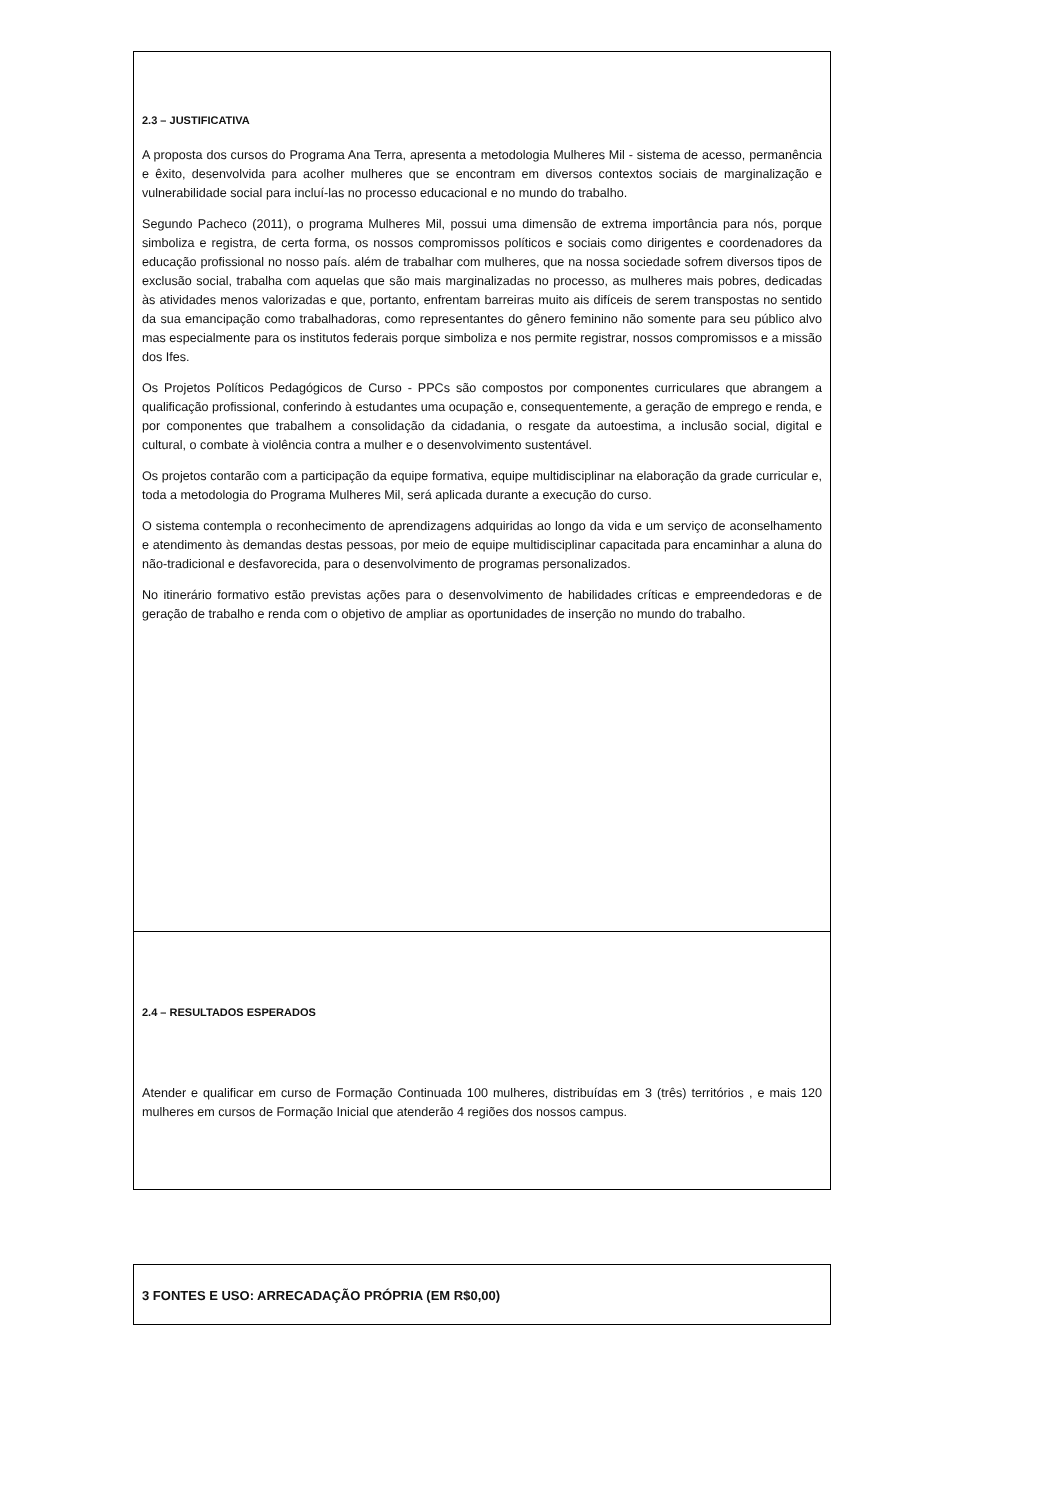2.3 – JUSTIFICATIVA
A proposta dos cursos do Programa Ana Terra, apresenta a metodologia Mulheres Mil - sistema de acesso, permanência e êxito, desenvolvida para acolher mulheres que se encontram em diversos contextos sociais de marginalização e vulnerabilidade social para incluí-las no processo educacional e no mundo do trabalho.
Segundo Pacheco (2011), o programa Mulheres Mil, possui uma dimensão de extrema importância para nós, porque simboliza e registra, de certa forma, os nossos compromissos políticos e sociais como dirigentes e coordenadores da educação profissional no nosso país. além de trabalhar com mulheres, que na nossa sociedade sofrem diversos tipos de exclusão social, trabalha com aquelas que são mais marginalizadas no processo, as mulheres mais pobres, dedicadas às atividades menos valorizadas e que, portanto, enfrentam barreiras muito ais difíceis de serem transpostas no sentido da sua emancipação como trabalhadoras, como representantes do gênero feminino não somente para seu público alvo mas especialmente para os institutos federais porque simboliza e nos permite registrar, nossos compromissos e a missão dos Ifes.
Os Projetos Políticos Pedagógicos de Curso - PPCs são compostos por componentes curriculares que abrangem a qualificação profissional, conferindo à estudantes uma ocupação e, consequentemente, a geração de emprego e renda, e por componentes que trabalhem a consolidação da cidadania, o resgate da autoestima, a inclusão social, digital e cultural, o combate à violência contra a mulher e o desenvolvimento sustentável.
Os projetos contarão com a participação da equipe formativa, equipe multidisciplinar na elaboração da grade curricular e, toda a metodologia do Programa Mulheres Mil, será aplicada durante a execução do curso.
O sistema contempla o reconhecimento de aprendizagens adquiridas ao longo da vida e um serviço de aconselhamento e atendimento às demandas destas pessoas, por meio de equipe multidisciplinar capacitada para encaminhar a aluna do não-tradicional e desfavorecida, para o desenvolvimento de programas personalizados.
No itinerário formativo estão previstas ações para o desenvolvimento de habilidades críticas e empreendedoras e de geração de trabalho e renda com o objetivo de ampliar as oportunidades de inserção no mundo do trabalho.
2.4 – RESULTADOS ESPERADOS
Atender e qualificar em curso de Formação Continuada 100 mulheres, distribuídas em 3 (três) territórios , e mais 120 mulheres em cursos de Formação Inicial que atenderão 4 regiões dos nossos campus.
3 FONTES E USO: ARRECADAÇÃO PRÓPRIA (EM R$0,00)